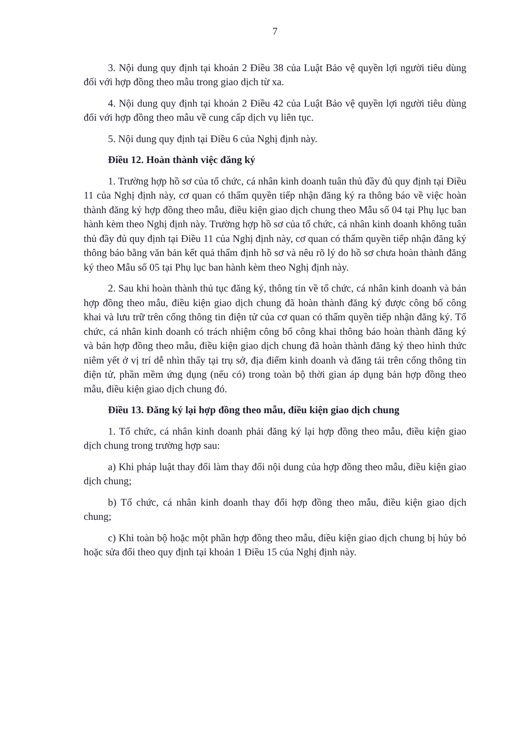7
3. Nội dung quy định tại khoản 2 Điều 38 của Luật Bảo vệ quyền lợi người tiêu dùng đối với hợp đồng theo mẫu trong giao dịch từ xa.
4. Nội dung quy định tại khoản 2 Điều 42 của Luật Bảo vệ quyền lợi người tiêu dùng đối với hợp đồng theo mẫu về cung cấp dịch vụ liên tục.
5. Nội dung quy định tại Điều 6 của Nghị định này.
Điều 12. Hoàn thành việc đăng ký
1. Trường hợp hồ sơ của tổ chức, cá nhân kinh doanh tuân thủ đầy đủ quy định tại Điều 11 của Nghị định này, cơ quan có thẩm quyền tiếp nhận đăng ký ra thông báo về việc hoàn thành đăng ký hợp đồng theo mẫu, điều kiện giao dịch chung theo Mẫu số 04 tại Phụ lục ban hành kèm theo Nghị định này. Trường hợp hồ sơ của tổ chức, cá nhân kinh doanh không tuân thủ đầy đủ quy định tại Điều 11 của Nghị định này, cơ quan có thẩm quyền tiếp nhận đăng ký thông báo bằng văn bản kết quả thẩm định hồ sơ và nêu rõ lý do hồ sơ chưa hoàn thành đăng ký theo Mẫu số 05 tại Phụ lục ban hành kèm theo Nghị định này.
2. Sau khi hoàn thành thủ tục đăng ký, thông tin về tổ chức, cá nhân kinh doanh và bản hợp đồng theo mẫu, điều kiện giao dịch chung đã hoàn thành đăng ký được công bố công khai và lưu trữ trên cổng thông tin điện tử của cơ quan có thẩm quyền tiếp nhận đăng ký. Tổ chức, cá nhân kinh doanh có trách nhiệm công bố công khai thông báo hoàn thành đăng ký và bản hợp đồng theo mẫu, điều kiện giao dịch chung đã hoàn thành đăng ký theo hình thức niêm yết ở vị trí dễ nhìn thấy tại trụ sở, địa điểm kinh doanh và đăng tải trên cổng thông tin điện tử, phần mềm ứng dụng (nếu có) trong toàn bộ thời gian áp dụng bản hợp đồng theo mẫu, điều kiện giao dịch chung đó.
Điều 13. Đăng ký lại hợp đồng theo mẫu, điều kiện giao dịch chung
1. Tổ chức, cá nhân kinh doanh phải đăng ký lại hợp đồng theo mẫu, điều kiện giao dịch chung trong trường hợp sau:
a) Khi pháp luật thay đổi làm thay đổi nội dung của hợp đồng theo mẫu, điều kiện giao dịch chung;
b) Tổ chức, cá nhân kinh doanh thay đổi hợp đồng theo mẫu, điều kiện giao dịch chung;
c) Khi toàn bộ hoặc một phần hợp đồng theo mẫu, điều kiện giao dịch chung bị hủy bỏ hoặc sửa đổi theo quy định tại khoản 1 Điều 15 của Nghị định này.